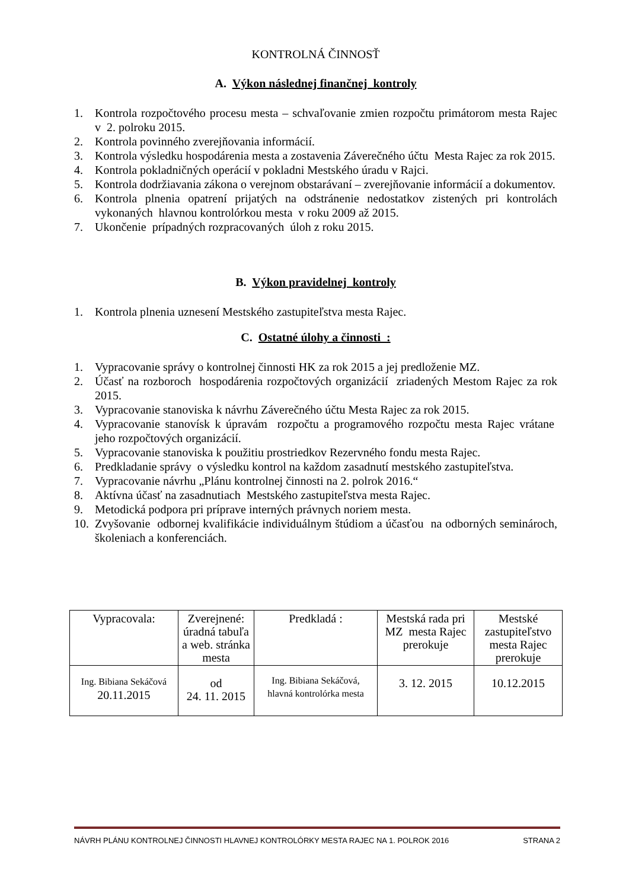KONTROLNÁ ČINNOSŤ
A. Výkon následnej finančnej kontroly
1. Kontrola rozpočtového procesu mesta – schvaľovanie zmien rozpočtu primátorom mesta Rajec v 2. polroku 2015.
2. Kontrola povinného zverejňovania informácií.
3. Kontrola výsledku hospodárenia mesta a zostavenia Záverečného účtu Mesta Rajec za rok 2015.
4. Kontrola pokladničných operácií v pokladni Mestského úradu v Rajci.
5. Kontrola dodržiavania zákona o verejnom obstarávaní – zverejňovanie informácií a dokumentov.
6. Kontrola plnenia opatrení prijatých na odstránenie nedostatkov zistených pri kontrolách vykonaných hlavnou kontrolórkou mesta v roku 2009 až 2015.
7. Ukončenie prípadných rozpracovaných úloh z roku 2015.
B. Výkon pravidelnej kontroly
1. Kontrola plnenia uznesení Mestského zastupiteľstva mesta Rajec.
C. Ostatné úlohy a činnosti :
1. Vypracovanie správy o kontrolnej činnosti HK za rok 2015 a jej predloženie MZ.
2. Účasť na rozboroch hospodárenia rozpočtových organizácií zriadených Mestom Rajec za rok 2015.
3. Vypracovanie stanoviska k návrhu Záverečného účtu Mesta Rajec za rok 2015.
4. Vypracovanie stanovísk k úpravám rozpočtu a programového rozpočtu mesta Rajec vrátane jeho rozpočtových organizácií.
5. Vypracovanie stanoviska k použitiu prostriedkov Rezervného fondu mesta Rajec.
6. Predkladanie správy o výsledku kontrol na každom zasadnutí mestského zastupiteľstva.
7. Vypracovanie návrhu „Plánu kontrolnej činnosti na 2. polrok 2016.“
8. Aktívna účasť na zasadnutiach Mestského zastupiteľstva mesta Rajec.
9. Metodická podpora pri príprave interných právnych noriem mesta.
10. Zvyšovanie odbornej kvalifikácie individuálnym štúdiom a účasťou na odborných seminároch, školeniach a konferenciách.
| Vypracovala: | Zverejnené: úradná tabuľa a web. stránka mesta | Predkladá : | Mestská rada pri MZ mesta Rajec prerokuje | Mestské zastupiteľstvo mesta Rajec prerokuje |
| Ing. Bibiana Sekáčová 20.11.2015 | od 24. 11. 2015 | Ing. Bibiana Sekáčová, hlavná kontrolórka mesta | 3. 12. 2015 | 10.12.2015 |
NÁVRH PLÁNU KONTROLNEJ ČINNOSTI HLAVNEJ KONTROLÓRKY MESTA RAJEC NA 1. POLROK 2016 STRANA 2